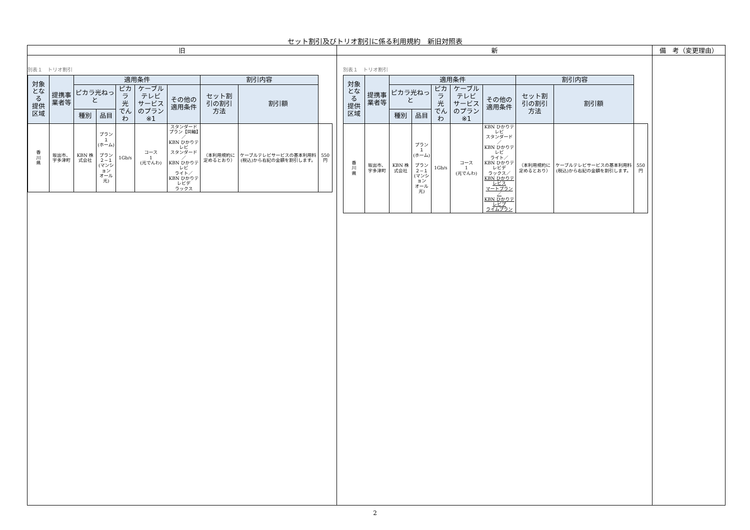セット割引及びトリオ割引に係る利用規約　新旧対照表
| 旧 | 新 | 備 考（変更理由） |
| --- | --- | --- |
| 別表１ トリオ割引 / 対象となる 提供区域 / 提携事 業者等 / 適用条件 / / / / / 割引内容 / / / / --- / --- / --- / --- / --- / --- / --- / --- / --- / --- / / / / ピカラ光ねっと / / ピカラ 光 でんわ / ケーブルテレビ サービスのプラン ※1 / その他の適用条件 / セット割 引の割引 方法 / 割引額 / / / / / 種別 / 品目 / / / / / / / / 香 川 県 / 坂出市、宇多津町 / KBN 株式会社 / プラン１ (ホーム) プラン２−１ (マンション オール光) / 1Gb/s / コース 1 (光でんわ) / スタンダード プラン【同軸】／ KBN ひかりテレビ スタンダード／ KBN ひかりテレビ ライト／ KBN ひかりテレビデ ラックス / （本利用規約に定めるとおり） / ケーブルテレビサービスの基本利用料(税込)から右記の金額を割引します。 / 550 円 / | 別表１ トリオ割引 / 対象となる 提供区域 / 提携事 業者等 / 適用条件 / / / / / 割引内容 / / / / --- / --- / --- / --- / --- / --- / --- / --- / --- / --- / / / / ピカラ光ねっと / / ピカラ 光 でんわ / ケーブルテレビ サービスのプラン ※1 / その他の適用条件 / セット割 引の割引 方法 / 割引額 / / / / / 種別 / 品目 / / / / / / / / 香 川 県 / 坂出市、宇多津町 / KBN 株式会社 / プラン１ (ホーム) プラン２−１ (マンション オール光) / 1Gb/s / コース 1 (光でんわ) / KBN ひかりテレビ スタンダード／ KBN ひかりテレビ ライト／ KBN ひかりテレビデ ラックス／ KBN ひかりテレビス マートプラン／ KBN ひかりテレビプ ライムプラン / （本利用規約に定めるとおり） / ケーブルテレビサービスの基本利用料(税込)から右記の金額を割引します。 / 550 円 / | |
2